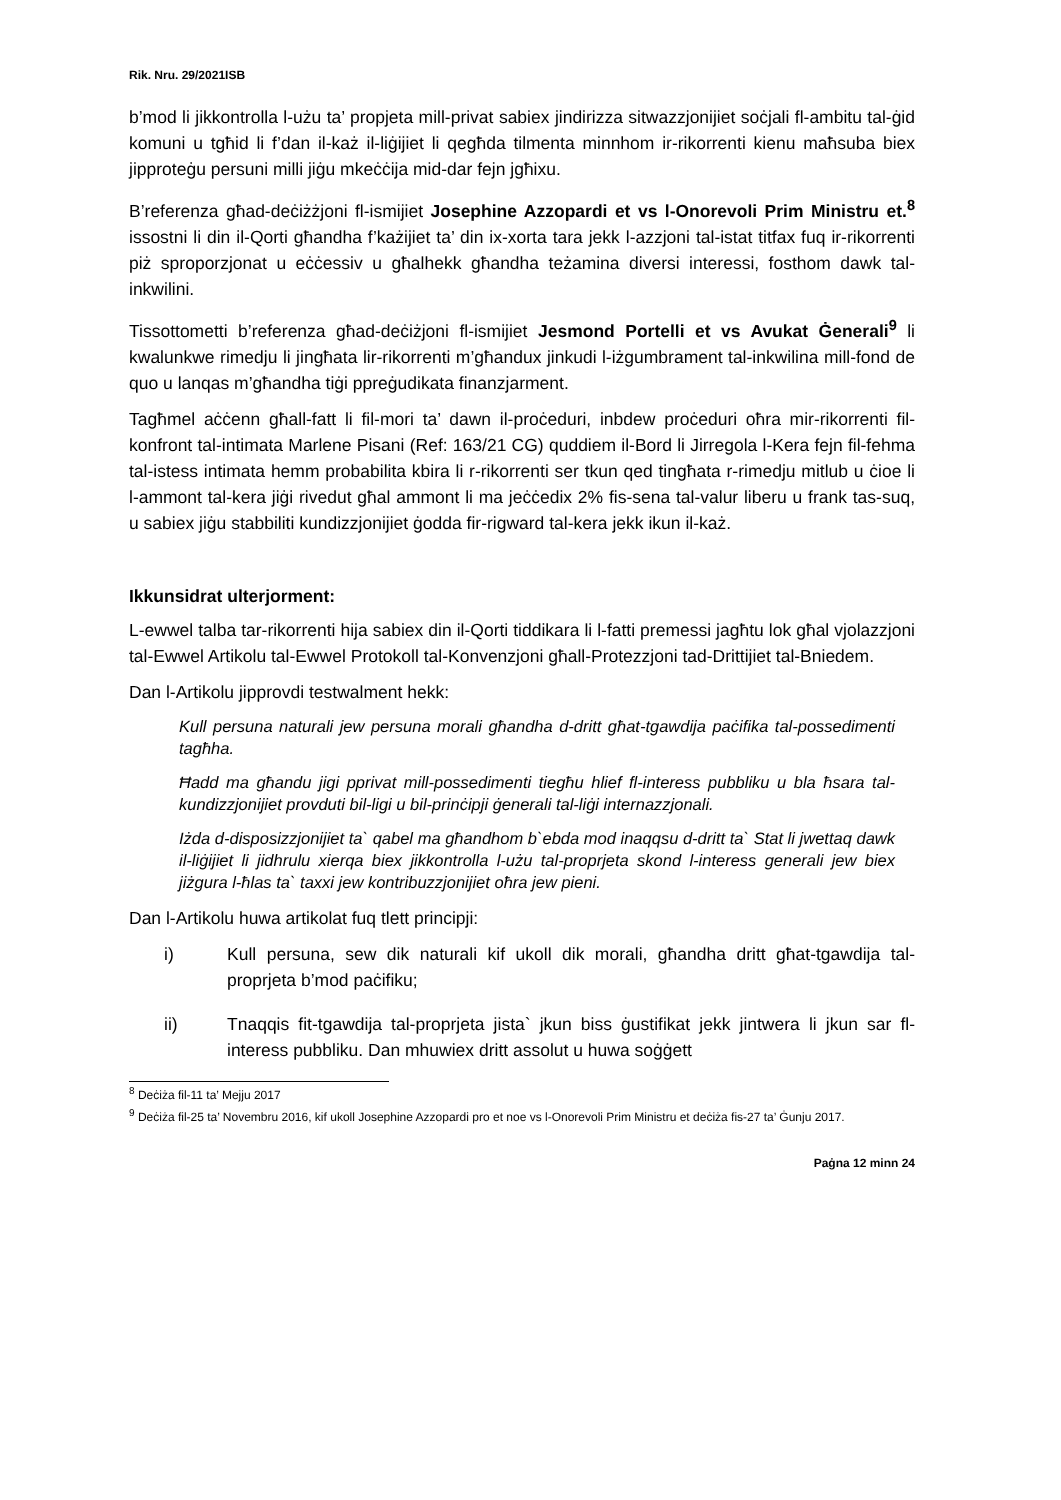Rik. Nru. 29/2021ISB
b’mod li jikkontrolla l-użu ta’ propjeta mill-privat sabiex jindirizza sitwazzjonijiet soċjali fl-ambitu tal-ġid komuni u tgħid li f’dan il-każ il-liġijiet li qegħda tilmenta minnhom ir-rikorrenti kienu maħsuba biex jipproteġu persuni milli jiġu mkeċċija mid-dar fejn jgħixu.
B’referenza għad-deċiżżjoni fl-ismijiet Josephine Azzopardi et vs l-Onorevoli Prim Ministru et.<sup>8</sup> issostni li din il-Qorti għandha f’każijiet ta’ din ix-xorta tara jekk l-azzjoni tal-istat titfax fuq ir-rikorrenti piż sproporzjonat u eċċessiv u għalhekk għandha teżamina diversi interessi, fosthom dawk tal-inkwilini.
Tissottometti b’referenza għad-deċiżjoni fl-ismijiet Jesmond Portelli et vs Avukat Ġenerali<sup>9</sup> li kwalunkwe rimedju li jingħata lir-rikorrenti m’għandux jinkudi l-iżgumbrament tal-inkwilina mill-fond de quo u lanqas m’għandha tiġi ppreġudikata finanzjarment.
Tagħmel aċċenn għall-fatt li fil-mori ta’ dawn il-proċeduri, inbdew proċeduri oħra mir-rikorrenti fil-konfront tal-intimata Marlene Pisani (Ref: 163/21 CG) quddiem il-Bord li Jirregola l-Kera fejn fil-fehma tal-istess intimata hemm probabilita kbira li r-rikorrenti ser tkun qed tingħata r-rimedju mitlub u ċioe li l-ammont tal-kera jiġi rivedut għal ammont li ma jeċċedix 2% fis-sena tal-valur liberu u frank tas-suq, u sabiex jiġu stabbiliti kundizzjonijiet ġodda fir-rigward tal-kera jekk ikun il-każ.
Ikkunsidrat ulterjorment:
L-ewwel talba tar-rikorrenti hija sabiex din il-Qorti tiddikara li l-fatti premessi jagħtu lok għal vjolazzjoni tal-Ewwel Artikolu tal-Ewwel Protokoll tal-Konvenzjoni għall-Protezzjoni tad-Drittijiet tal-Bniedem.
Dan l-Artikolu jipprovdi testwalment hekk:
Kull persuna naturali jew persuna morali għandha d-dritt għat-tgawdija paċifika tal-possedimenti tagħha.
Ħadd ma għandu jigi pprivat mill-possedimenti tiegħu hlief fl-interess pubbliku u bla ħsara tal-kundizzjonijiet provduti bil-ligi u bil-prinċipji ġenerali tal-liġi internazzjonali.
Iżda d-disposizzjonijiet ta` qabel ma għandhom b`ebda mod inaqqsu d-dritt ta` Stat li jwettaq dawk il-liġijiet li jidhrulu xierqa biex jikkontrolla l-użu tal-proprjeta skond l-interess generali jew biex jiżgura l-ħlas ta` taxxi jew kontribuzzjonijiet oħra jew pieni.
Dan l-Artikolu huwa artikolat fuq tlett principji:
i) Kull persuna, sew dik naturali kif ukoll dik morali, għandha dritt għat-tgawdija tal-proprjeta b’mod paċifiku;
ii) Tnaqqis fit-tgawdija tal-proprjeta jista` jkun biss ġustifikat jekk jintwera li jkun sar fl-interess pubbliku. Dan mhuwiex dritt assolut u huwa soġġett
<sup>8</sup> Deċiża fil-11 ta’ Mejju 2017
<sup>9</sup> Deċiża fil-25 ta’ Novembru 2016, kif ukoll Josephine Azzopardi pro et noe vs l-Onorevoli Prim Ministru et deċiża fis-27 ta’ Ġunju 2017.
Paġna 12 minn 24